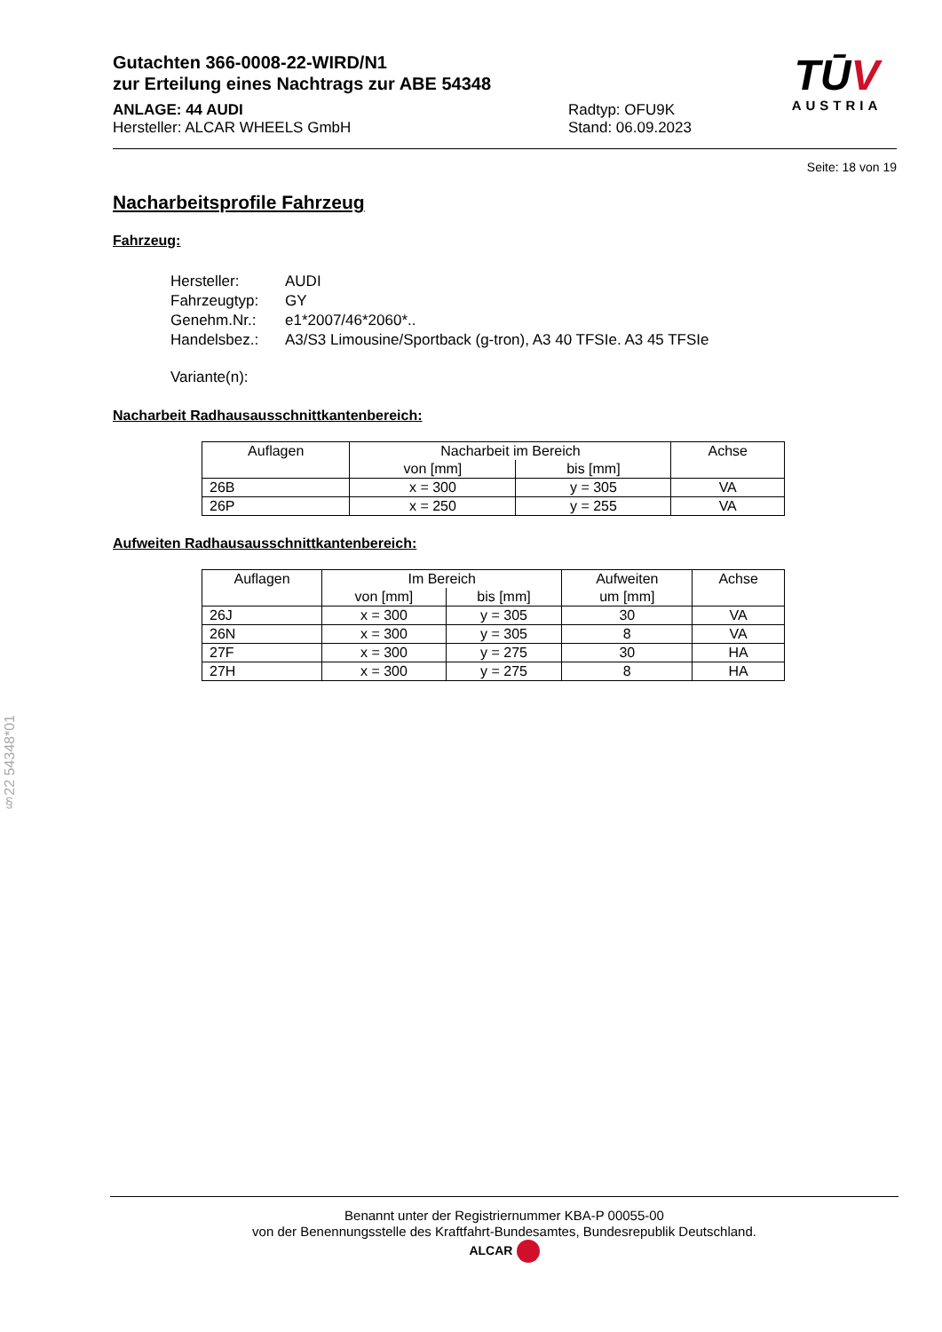Gutachten 366-0008-22-WIRD/N1
zur Erteilung eines Nachtrags zur ABE 54348
ANLAGE: 44 AUDI
Hersteller: ALCAR WHEELS GmbH
Radtyp: OFU9K
Stand: 06.09.2023
TŪV
AUSTRIA
Seite: 18 von 19
Nacharbeitsprofile Fahrzeug
Fahrzeug:
| Hersteller: | AUDI |
| Fahrzeugtyp: | GY |
| Genehm.Nr.: | e1*2007/46*2060*.. |
| Handelsbez.: | A3/S3 Limousine/Sportback (g-tron), A3 40 TFSIe. A3 45 TFSIe |
| Variante(n): | |
Nacharbeit Radhausausschnittkantenbereich:
| Auflagen | Nacharbeit im Bereich | | Achse |
| --- | --- | --- | --- |
| | von [mm] | bis [mm] | |
| 26B | x = 300 | y = 305 | VA |
| 26P | x = 250 | y = 255 | VA |
Aufweiten Radhausausschnittkantenbereich:
| Auflagen | Im Bereich | | Aufweiten | Achse |
| --- | --- | --- | --- | --- |
| | von [mm] | bis [mm] | um [mm] | |
| 26J | x = 300 | y = 305 | 30 | VA |
| 26N | x = 300 | y = 305 | 8 | VA |
| 27F | x = 300 | y = 275 | 30 | HA |
| 27H | x = 300 | y = 275 | 8 | HA |
§22 54348*01
Benannt unter der Registriernummer KBA-P 00055-00
von der Benennungsstelle des Kraftfahrt-Bundesamtes, Bundesrepublik Deutschland.
ALCAR